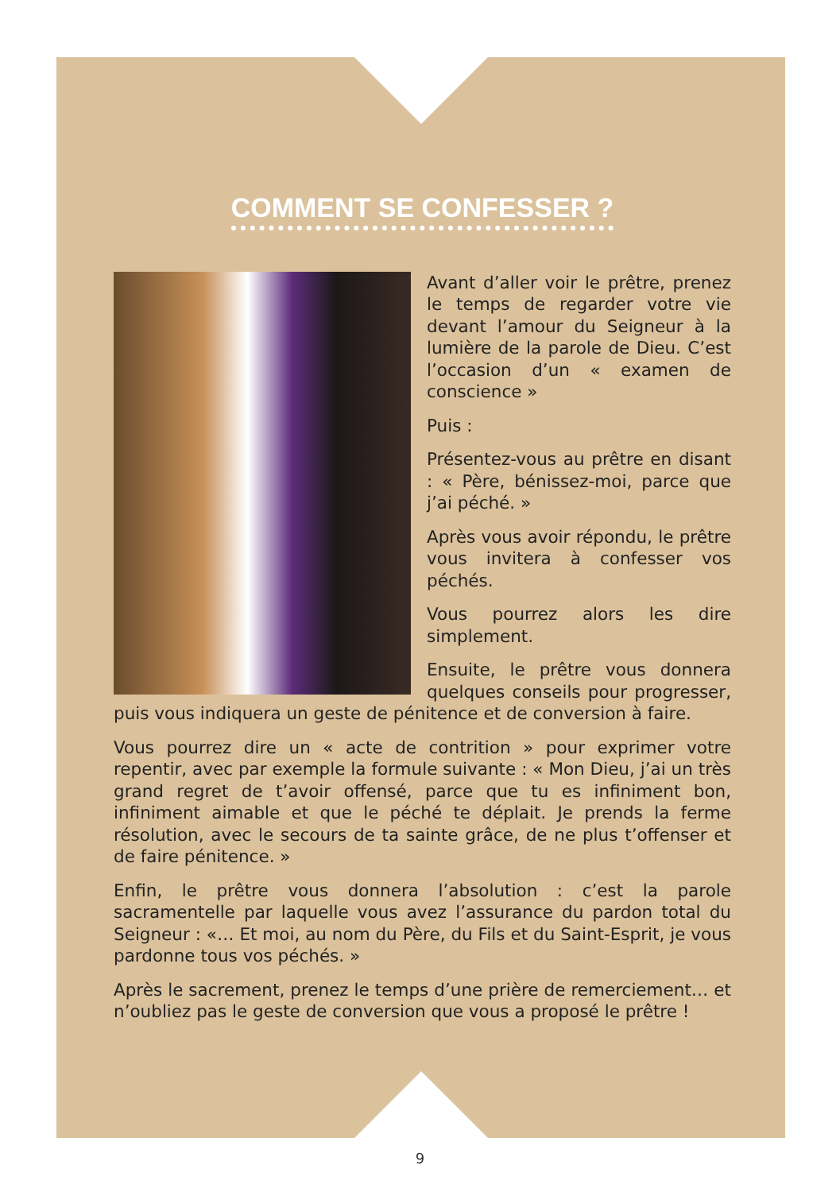COMMENT SE CONFESSER ?
Avant d’aller voir le prêtre, prenez le temps de regarder votre vie devant l’amour du Seigneur à la lumière de la parole de Dieu. C’est l’occasion d’un « examen de conscience »
Puis :
Présentez-vous au prêtre en disant : « Père, bénissez-moi, parce que j’ai péché. »
Après vous avoir répondu, le prêtre vous invitera à confesser vos péchés.
Vous pourrez alors les dire simplement.
Ensuite, le prêtre vous donnera quelques conseils pour progresser, puis vous indiquera un geste de pénitence et de conversion à faire.
Vous pourrez dire un « acte de contrition » pour exprimer votre repentir, avec par exemple la formule suivante : « Mon Dieu, j’ai un très grand regret de t’avoir offensé, parce que tu es infiniment bon, infiniment aimable et que le péché te déplait. Je prends la ferme résolution, avec le secours de ta sainte grâce, de ne plus t’offenser et de faire pénitence. »
Enfin, le prêtre vous donnera l’absolution : c’est la parole sacramentelle par laquelle vous avez l’assurance du pardon total du Seigneur : «… Et moi, au nom du Père, du Fils et du Saint-Esprit, je vous pardonne tous vos péchés. »
Après le sacrement, prenez le temps d’une prière de remerciement… et n’oubliez pas le geste de conversion que vous a proposé le prêtre !
9